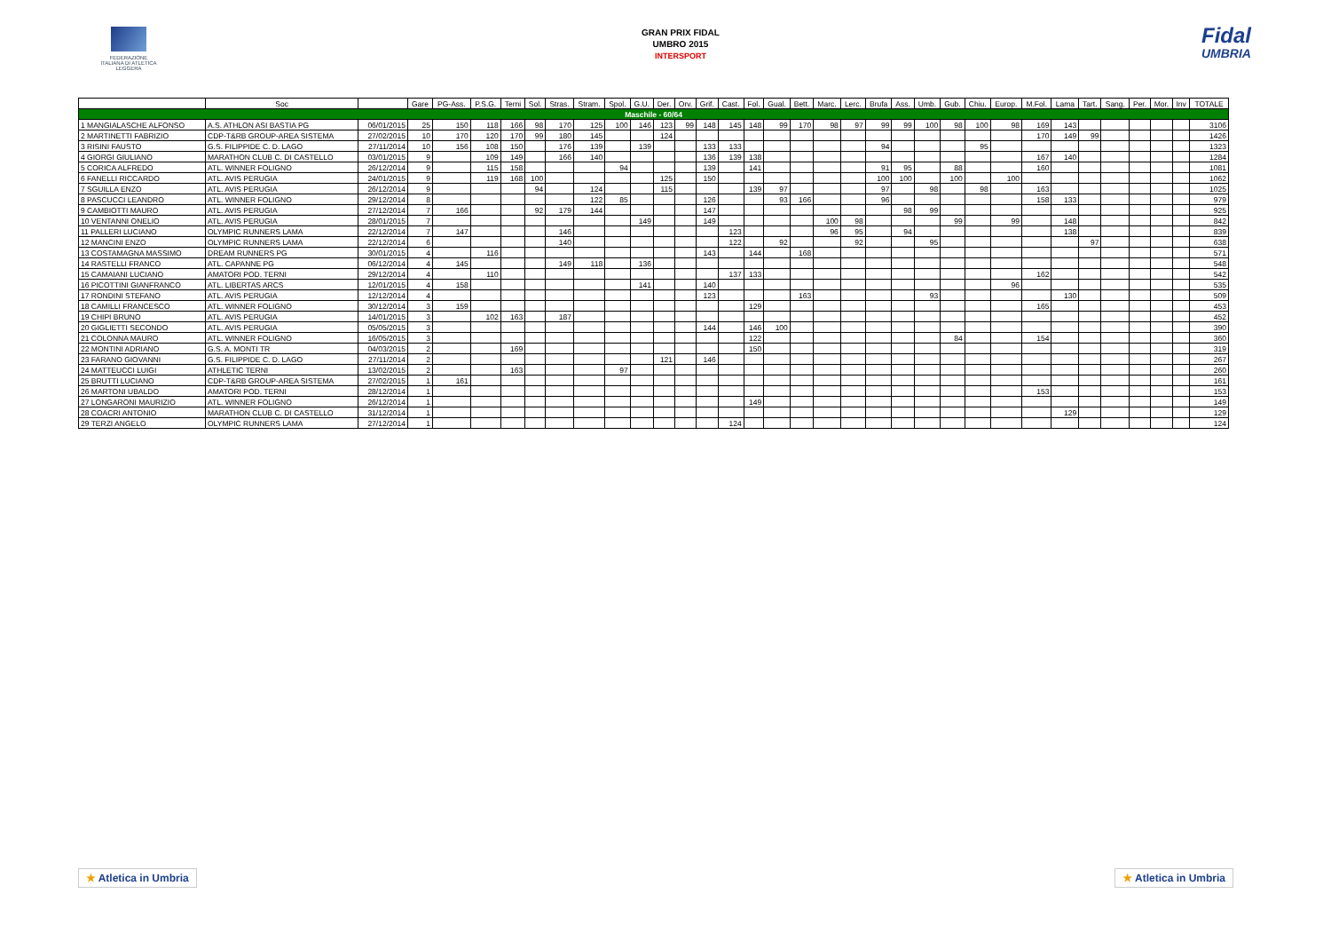FEDERAZIONE ITALIANA DI ATLETICA LEGGERA
GRAN PRIX FIDAL
UMBRO 2015
INTERSPORT
Fidal
UMBRIA
| | Soc | | Gare | PG-Ass. | P.S.G. | Terni | Sol. | Stras. | Stram. | Spol. | G.U. | Der. | Orv. | Grif. | Cast. | Fol. | Gual. | Bett. | Marc. | Lerc. | Brufa | Ass. | Umb. | Gub. | Chiu. | Europ. | M.Fol. | Lama | Tart. | Sang. | Per. | Mor. | Inv | TOTALE |
| --- | --- | --- | --- | --- | --- | --- | --- | --- | --- | --- | --- | --- | --- | --- | --- | --- | --- | --- | --- | --- | --- | --- | --- | --- | --- | --- | --- | --- | --- | --- | --- | --- | --- | --- |
| Maschile - 60/64 | | | | | | | | | | | | | | | | | | | | | | | | | | | | | | | | | | |
| 1 MANGIALASCHE ALFONSO | A.S. ATHLON ASI BASTIA PG | 06/01/2015 | 25 | 150 | 118 | 166 | 98 | 170 | 125 | 100 | 146 | 123 | 99 | 148 | 145 | 148 | 99 | 170 | 98 | 97 | 99 | 99 | 100 | 98 | 100 | 98 | 169 | 143 | | | | | | 3106 |
| 2 MARTINETTI FABRIZIO | CDP-T&RB GROUP-AREA SISTEMA | 27/02/2015 | 10 | 170 | 120 | 170 | 99 | 180 | 145 | | | 124 | | | | | | | | | | | | | | | 170 | 149 | 99 | | | | | 1426 |
| 3 RISINI FAUSTO | G.S. FILIPPIDE C. D. LAGO | 27/11/2014 | 10 | 156 | 108 | 150 | | 176 | 139 | | 139 | | | 133 | 133 | | | | | | 94 | | | | 95 | | | | | | | | | 1323 |
| 4 GIORGI GIULIANO | MARATHON CLUB C. DI CASTELLO | 03/01/2015 | 9 | | 109 | 149 | | 166 | 140 | | | | | 136 | 139 | 138 | | | | | | | | | | | 167 | 140 | | | | | | 1284 |
| 5 CORICA ALFREDO | ATL. WINNER FOLIGNO | 26/12/2014 | 9 | | 115 | 158 | | | | 94 | | | | 139 | | 141 | | | | | 91 | 95 | | 88 | | | 160 | | | | | | | 1081 |
| 6 FANELLI RICCARDO | ATL. AVIS PERUGIA | 24/01/2015 | 9 | | 119 | 168 | 100 | | | | | 125 | | 150 | | | | | | | 100 | 100 | | 100 | | 100 | | | | | | | | 1062 |
| 7 SGUILLA ENZO | ATL. AVIS PERUGIA | 26/12/2014 | 9 | | | | 94 | | 124 | | | 115 | | | | 139 | 97 | | | | 97 | | 98 | | 98 | | 163 | | | | | | | 1025 |
| 8 PASCUCCI LEANDRO | ATL. WINNER FOLIGNO | 29/12/2014 | 8 | | | | | | 122 | 85 | | | | 126 | | | 93 | 166 | | | 96 | | | | | | 158 | 133 | | | | | | 979 |
| 9 CAMBIOTTI MAURO | ATL. AVIS PERUGIA | 27/12/2014 | 7 | 166 | | | 92 | 179 | 144 | | | | | 147 | | | | | | | | 98 | 99 | | | | | | | | | | | 925 |
| 10 VENTANNI ONELIO | ATL. AVIS PERUGIA | 28/01/2015 | 7 | | | | | | | | 149 | | | 149 | | | | | 100 | 98 | | | | 99 | | 99 | | 148 | | | | | | 842 |
| 11 PALLERI LUCIANO | OLYMPIC RUNNERS LAMA | 22/12/2014 | 7 | 147 | | | | 146 | | | | | | | 123 | | | | 96 | 95 | | 94 | | | | | | 138 | | | | | | 839 |
| 12 MANCINI ENZO | OLYMPIC RUNNERS LAMA | 22/12/2014 | 6 | | | | | 140 | | | | | | | 122 | | 92 | | | 92 | | | 95 | | | | | | 97 | | | | | 638 |
| 13 COSTAMAGNA MASSIMO | DREAM RUNNERS PG | 30/01/2015 | 4 | | 116 | | | | | | | | | 143 | | 144 | | 168 | | | | | | | | | | | | | | | | 571 |
| 14 RASTELLI FRANCO | ATL. CAPANNE PG | 06/12/2014 | 4 | 145 | | | | 149 | 118 | | 136 | | | | | | | | | | | | | | | | | | | | | | | 548 |
| 15 CAMAIANI LUCIANO | AMATORI POD. TERNI | 29/12/2014 | 4 | | 110 | | | | | | | | | | 137 | 133 | | | | | | | | | | | 162 | | | | | | | 542 |
| 16 PICOTTINI GIANFRANCO | ATL. LIBERTAS ARCS | 12/01/2015 | 4 | 158 | | | | | | | 141 | | | 140 | | | | | | | | | | | | 96 | | | | | | | | 535 |
| 17 RONDINI STEFANO | ATL. AVIS PERUGIA | 12/12/2014 | 4 | | | | | | | | | | | 123 | | | | 163 | | | | | 93 | | | | | 130 | | | | | | 509 |
| 18 CAMILLI FRANCESCO | ATL. WINNER FOLIGNO | 30/12/2014 | 3 | 159 | | | | | | | | | | | | 129 | | | | | | | | | | | 165 | | | | | | | 453 |
| 19 CHIPI BRUNO | ATL. AVIS PERUGIA | 14/01/2015 | 3 | | 102 | 163 | | 187 | | | | | | | | | | | | | | | | | | | | | | | | | | 452 |
| 20 GIGLIETTI SECONDO | ATL. AVIS PERUGIA | 05/05/2015 | 3 | | | | | | | | | | | 144 | | 146 | 100 | | | | | | | | | | | | | | | | | 390 |
| 21 COLONNA MAURO | ATL. WINNER FOLIGNO | 16/05/2015 | 3 | | | | | | | | | | | | | 122 | | | | | | | | 84 | | | 154 | | | | | | | 360 |
| 22 MONTINI ADRIANO | G.S. A. MONTI TR | 04/03/2015 | 2 | | | 169 | | | | | | | | | | 150 | | | | | | | | | | | | | | | | | | 319 |
| 23 FARANO GIOVANNI | G.S. FILIPPIDE C. D. LAGO | 27/11/2014 | 2 | | | | | | | | | 121 | | 146 | | | | | | | | | | | | | | | | | | | | 267 |
| 24 MATTEUCCI LUIGI | ATHLETIC TERNI | 13/02/2015 | 2 | | | 163 | | | | 97 | | | | | | | | | | | | | | | | | | | | | | | | 260 |
| 25 BRUTTI LUCIANO | CDP-T&RB GROUP-AREA SISTEMA | 27/02/2015 | 1 | 161 | | | | | | | | | | | | | | | | | | | | | | | | | | | | | | 161 |
| 26 MARTONI UBALDO | AMATORI POD. TERNI | 28/12/2014 | 1 | | | | | | | | | | | | | | | | | | | | | | | | 153 | | | | | | | 153 |
| 27 LONGARONI MAURIZIO | ATL. WINNER FOLIGNO | 26/12/2014 | 1 | | | | | | | | | | | | | 149 | | | | | | | | | | | | | | | | | | 149 |
| 28 COACRI ANTONIO | MARATHON CLUB C. DI CASTELLO | 31/12/2014 | 1 | | | | | | | | | | | | | | | | | | | | | | | | | 129 | | | | | | 129 |
| 29 TERZI ANGELO | OLYMPIC RUNNERS LAMA | 27/12/2014 | 1 | | | | | | | | | | | | 124 | | | | | | | | | | | | | | | | | | | 124 |
★ Atletica in Umbria ★ Atletica in Umbria